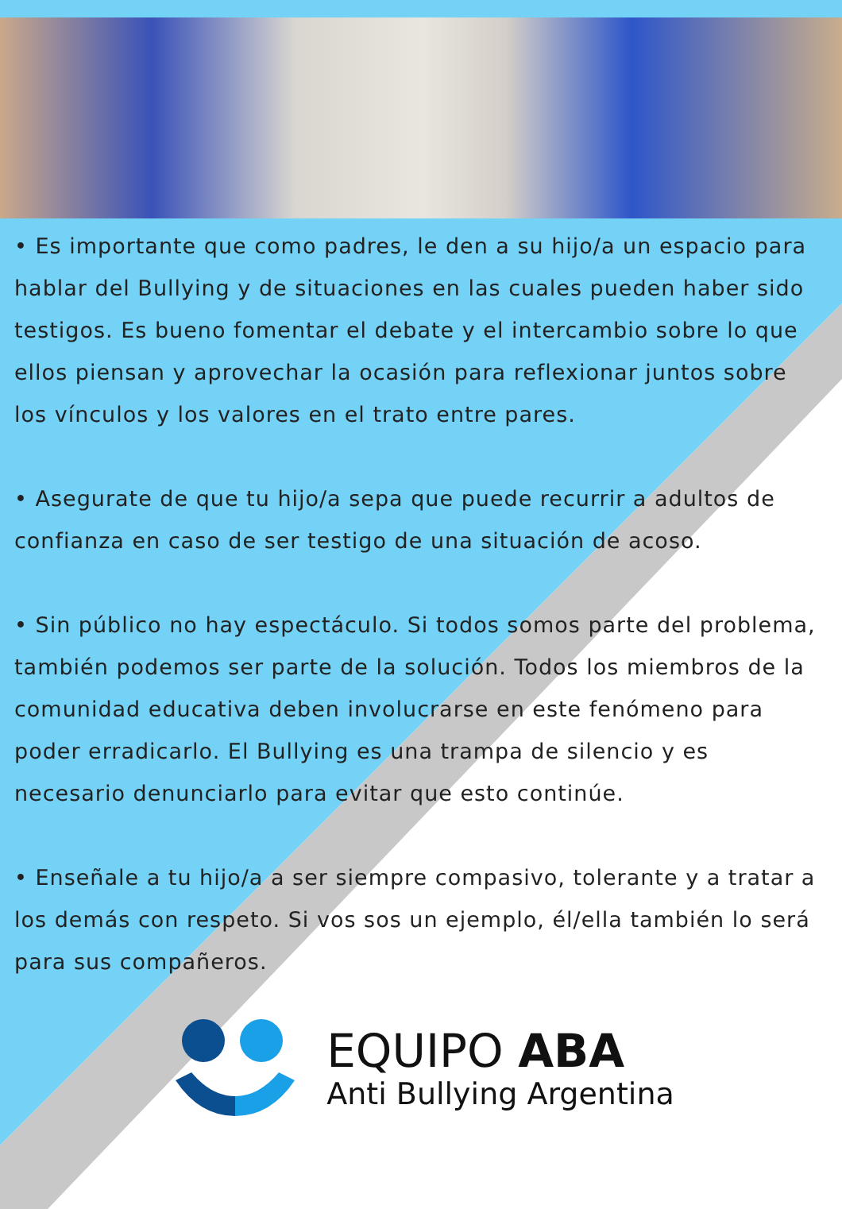• Es importante que como padres, le den a su hijo/a un espacio para hablar del Bullying y de situaciones en las cuales pueden haber sido testigos. Es bueno fomentar el debate y el intercambio sobre lo que ellos piensan y aprovechar la ocasión para reflexionar juntos sobre los vínculos y los valores en el trato entre pares.
• Asegurate de que tu hijo/a sepa que puede recurrir a adultos de confianza en caso de ser testigo de una situación de acoso.
• Sin público no hay espectáculo. Si todos somos parte del problema, también podemos ser parte de la solución. Todos los miembros de la comunidad educativa deben involucrarse en este fenómeno para poder erradicarlo. El Bullying es una trampa de silencio y es necesario denunciarlo para evitar que esto continúe.
• Enseñale a tu hijo/a a ser siempre compasivo, tolerante y a tratar a los demás con respeto. Si vos sos un ejemplo, él/ella también lo será para sus compañeros.
EQUIPO ABA
Anti Bullying Argentina